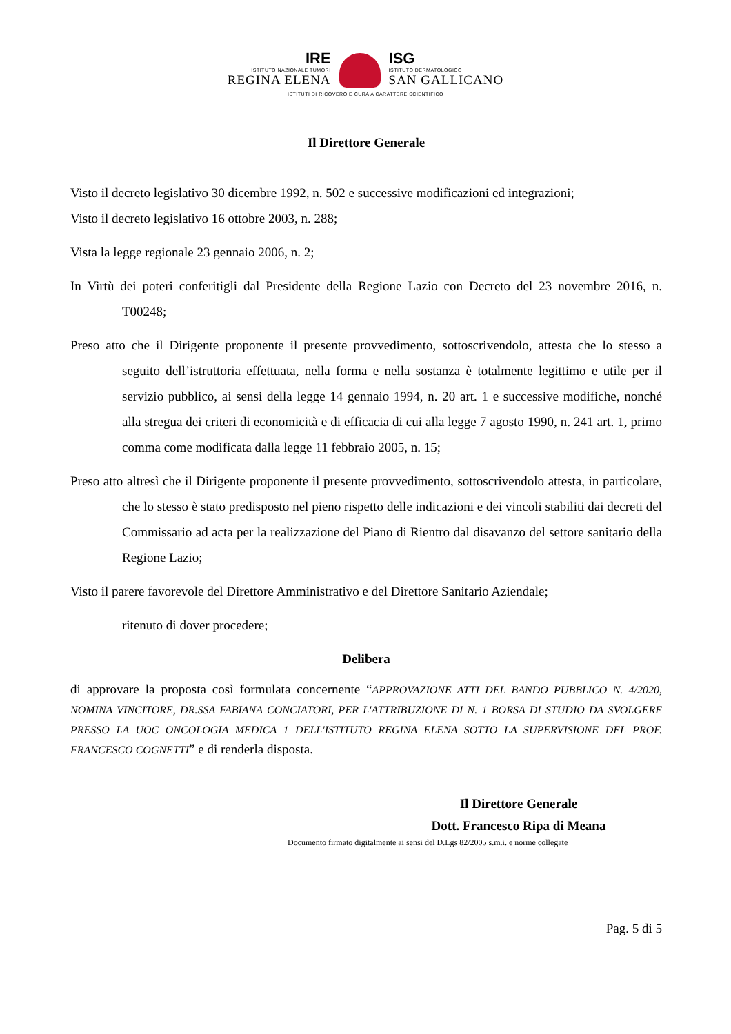IRE
ISTITUTO NAZIONALE TUMORI
REGINA ELENA
ISG
ISTITUTO DERMATOLOGICO
SAN GALLICANO
ISTITUTI DI RICOVERO E CURA A CARATTERE SCIENTIFICO
Il Direttore Generale
Visto il decreto legislativo 30 dicembre 1992, n. 502 e successive modificazioni ed integrazioni;
Visto il decreto legislativo 16 ottobre 2003, n. 288;
Vista la legge regionale 23 gennaio 2006, n. 2;
In Virtù dei poteri conferitigli dal Presidente della Regione Lazio con Decreto del 23 novembre 2016, n. T00248;
Preso atto che il Dirigente proponente il presente provvedimento, sottoscrivendolo, attesta che lo stesso a seguito dell’istruttoria effettuata, nella forma e nella sostanza è totalmente legittimo e utile per il servizio pubblico, ai sensi della legge 14 gennaio 1994, n. 20 art. 1 e successive modifiche, nonché alla stregua dei criteri di economicità e di efficacia di cui alla legge 7 agosto 1990, n. 241 art. 1, primo comma come modificata dalla legge 11 febbraio 2005, n. 15;
Preso atto altresì che il Dirigente proponente il presente provvedimento, sottoscrivendolo attesta, in particolare, che lo stesso è stato predisposto nel pieno rispetto delle indicazioni e dei vincoli stabiliti dai decreti del Commissario ad acta per la realizzazione del Piano di Rientro dal disavanzo del settore sanitario della Regione Lazio;
Visto il parere favorevole del Direttore Amministrativo e del Direttore Sanitario Aziendale;
ritenuto di dover procedere;
Delibera
di approvare la proposta così formulata concernente “APPROVAZIONE ATTI DEL BANDO PUBBLICO N. 4/2020, NOMINA VINCITORE, DR.SSA FABIANA CONCIATORI, PER L'ATTRIBUZIONE DI N. 1 BORSA DI STUDIO DA SVOLGERE PRESSO LA UOC ONCOLOGIA MEDICA 1 DELL'ISTITUTO REGINA ELENA SOTTO LA SUPERVISIONE DEL PROF. FRANCESCO COGNETTI” e di renderla disposta.
Il Direttore Generale
Dott. Francesco Ripa di Meana
Documento firmato digitalmente ai sensi del D.Lgs 82/2005 s.m.i. e norme collegate
Pag. 5 di 5